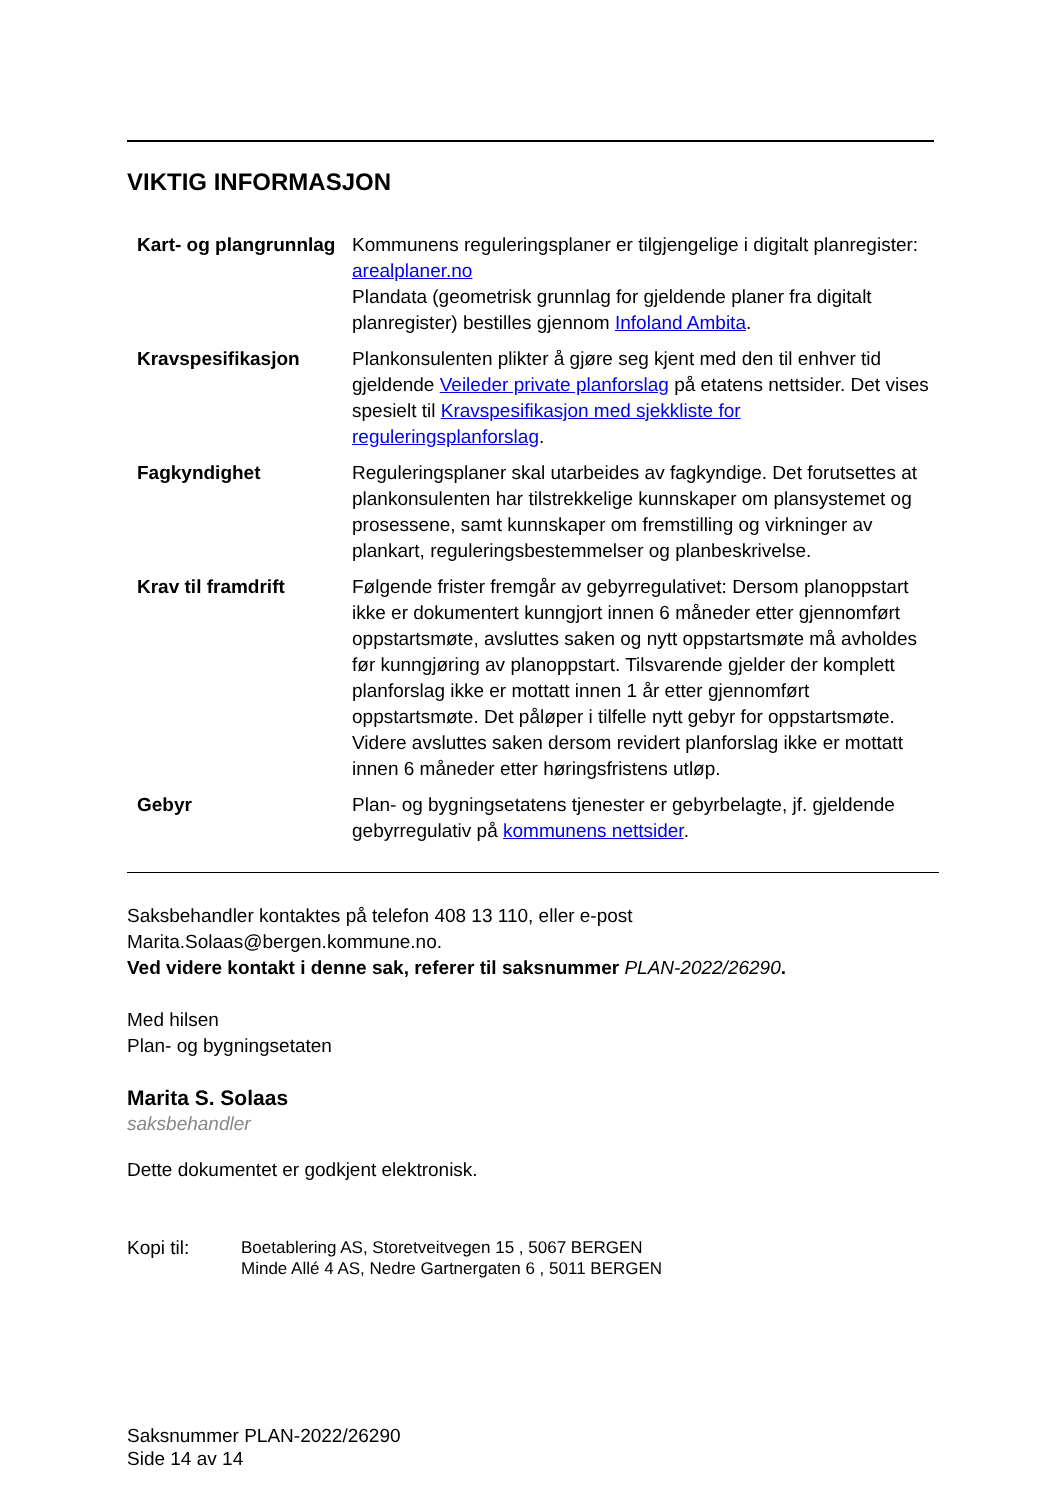VIKTIG INFORMASJON
| Kart- og plangrunnlag | Kommunens reguleringsplaner er tilgjengelige i digitalt planregister: arealplaner.no Plandata (geometrisk grunnlag for gjeldende planer fra digitalt planregister) bestilles gjennom Infoland Ambita . |
| Kravspesifikasjon | Plankonsulenten plikter å gjøre seg kjent med den til enhver tid gjeldende Veileder private planforslag på etatens nettsider. Det vises spesielt til Kravspesifikasjon med sjekkliste for reguleringsplanforslag . |
| Fagkyndighet | Reguleringsplaner skal utarbeides av fagkyndige. Det forutsettes at plankonsulenten har tilstrekkelige kunnskaper om plansystemet og prosessene, samt kunnskaper om fremstilling og virkninger av plankart, reguleringsbestemmelser og planbeskrivelse. |
| Krav til framdrift | Følgende frister fremgår av gebyrregulativet: Dersom planoppstart ikke er dokumentert kunngjort innen 6 måneder etter gjennomført oppstartsmøte, avsluttes saken og nytt oppstartsmøte må avholdes før kunngjøring av planoppstart. Tilsvarende gjelder der komplett planforslag ikke er mottatt innen 1 år etter gjennomført oppstartsmøte. Det påløper i tilfelle nytt gebyr for oppstartsmøte. Videre avsluttes saken dersom revidert planforslag ikke er mottatt innen 6 måneder etter høringsfristens utløp. |
| Gebyr | Plan- og bygningsetatens tjenester er gebyrbelagte, jf. gjeldende gebyrregulativ på kommunens nettsider . |
Saksbehandler kontaktes på telefon 408 13 110, eller e-post
Marita.Solaas@bergen.kommune.no.
Ved videre kontakt i denne sak, referer til saksnummer PLAN-2022/26290.
Med hilsen
Plan- og bygningsetaten
Marita S. Solaas
saksbehandler
Dette dokumentet er godkjent elektronisk.
Kopi til: Boetablering AS, Storetveitvegen 15 , 5067 BERGEN
Minde Allé 4 AS, Nedre Gartnergaten 6 , 5011 BERGEN
Saksnummer PLAN-2022/26290
Side 14 av 14